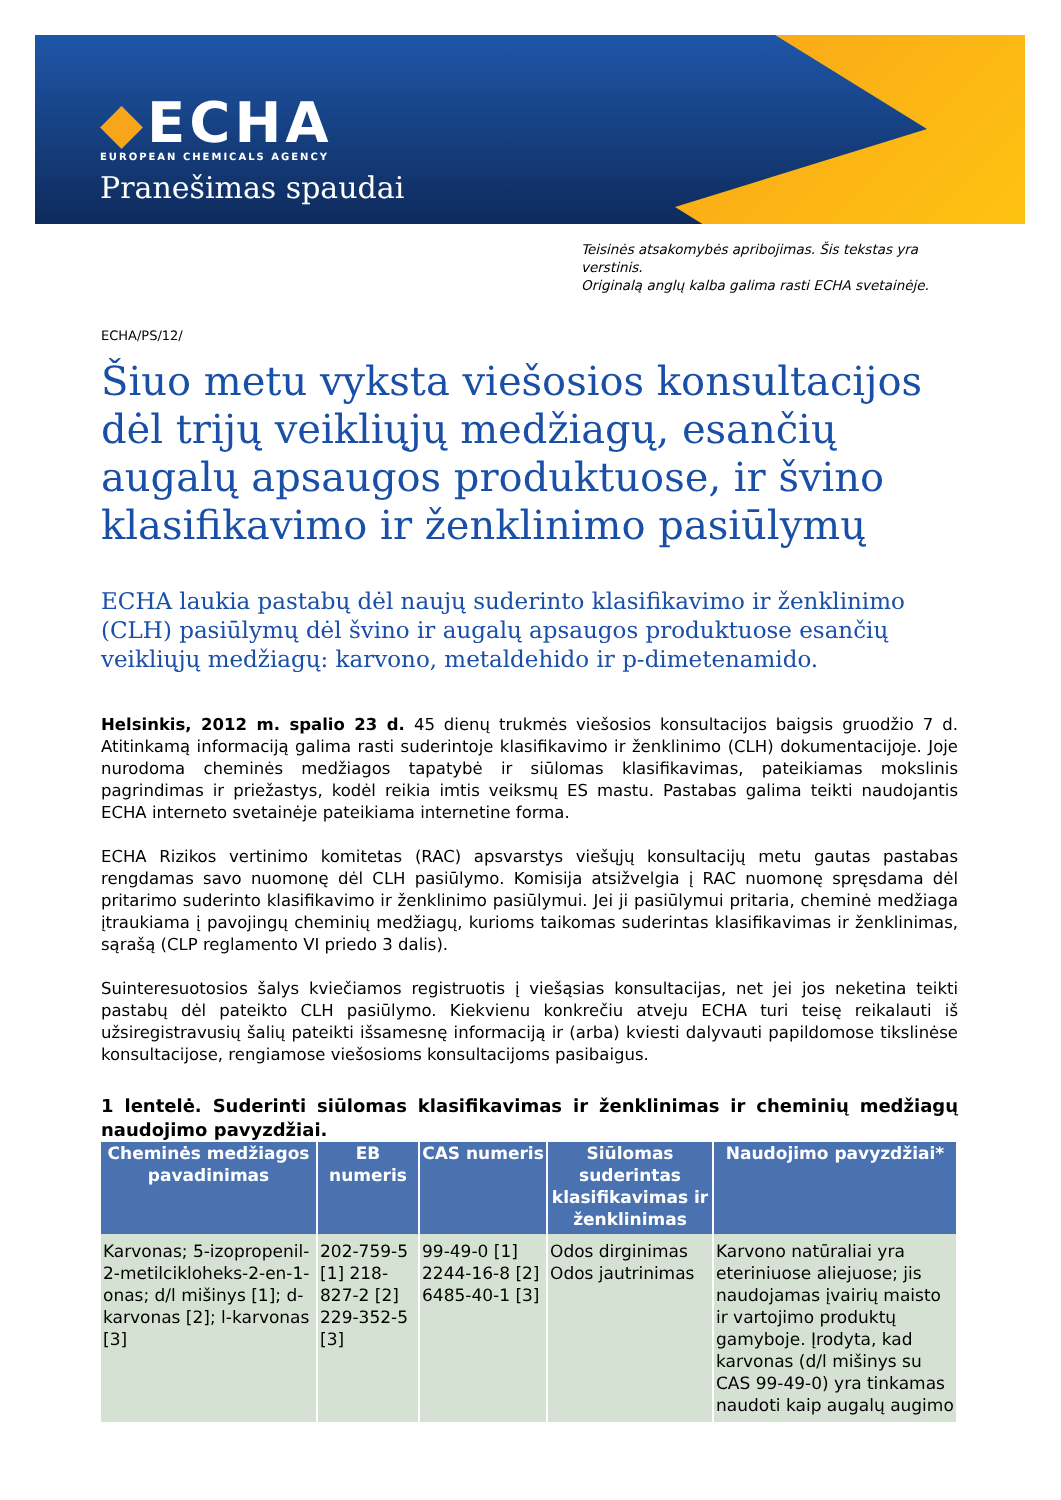◆ECHA
EUROPEAN CHEMICALS AGENCY
Pranešimas spaudai
Teisinės atsakomybės apribojimas. Šis tekstas yra verstinis.
Originalą anglų kalba galima rasti ECHA svetainėje.
ECHA/PS/12/
Šiuo metu vyksta viešosios konsultacijos dėl trijų veikliųjų medžiagų, esančių augalų apsaugos produktuose, ir švino klasifikavimo ir ženklinimo pasiūlymų
ECHA laukia pastabų dėl naujų suderinto klasifikavimo ir ženklinimo (CLH) pasiūlymų dėl švino ir augalų apsaugos produktuose esančių veikliųjų medžiagų: karvono, metaldehido ir p-dimetenamido.
Helsinkis, 2012 m. spalio 23 d. 45 dienų trukmės viešosios konsultacijos baigsis gruodžio 7 d. Atitinkamą informaciją galima rasti suderintoje klasifikavimo ir ženklinimo (CLH) dokumentacijoje. Joje nurodoma cheminės medžiagos tapatybė ir siūlomas klasifikavimas, pateikiamas mokslinis pagrindimas ir priežastys, kodėl reikia imtis veiksmų ES mastu. Pastabas galima teikti naudojantis ECHA interneto svetainėje pateikiama internetine forma.
ECHA Rizikos vertinimo komitetas (RAC) apsvarstys viešųjų konsultacijų metu gautas pastabas rengdamas savo nuomonę dėl CLH pasiūlymo. Komisija atsižvelgia į RAC nuomonę spręsdama dėl pritarimo suderinto klasifikavimo ir ženklinimo pasiūlymui. Jei ji pasiūlymui pritaria, cheminė medžiaga įtraukiama į pavojingų cheminių medžiagų, kurioms taikomas suderintas klasifikavimas ir ženklinimas, sąrašą (CLP reglamento VI priedo 3 dalis).
Suinteresuotosios šalys kviečiamos registruotis į viešąsias konsultacijas, net jei jos neketina teikti pastabų dėl pateikto CLH pasiūlymo. Kiekvienu konkrečiu atveju ECHA turi teisę reikalauti iš užsiregistravusių šalių pateikti išsamesnę informaciją ir (arba) kviesti dalyvauti papildomose tikslinėse konsultacijose, rengiamose viešosioms konsultacijoms pasibaigus.
1 lentelė. Suderinti siūlomas klasifikavimas ir ženklinimas ir cheminių medžiagų naudojimo pavyzdžiai.
| Cheminės medžiagos pavadinimas | EB numeris | CAS numeris | Siūlomas suderintas klasifikavimas ir ženklinimas | Naudojimo pavyzdžiai* |
| --- | --- | --- | --- | --- |
| Karvonas; 5-izopropenil-2-metilcikloheks-2-en-1-onas; d/l mišinys [1]; d-karvonas [2]; l-karvonas [3] | 202-759-5 [1] 218-827-2 [2] 229-352-5 [3] | 99-49-0 [1] 2244-16-8 [2] 6485-40-1 [3] | Odos dirginimas Odos jautrinimas | Karvono natūraliai yra eteriniuose aliejuose; jis naudojamas įvairių maisto ir vartojimo produktų gamyboje. Įrodyta, kad karvonas (d/l mišinys su CAS 99-49-0) yra tinkamas naudoti kaip augalų augimo |